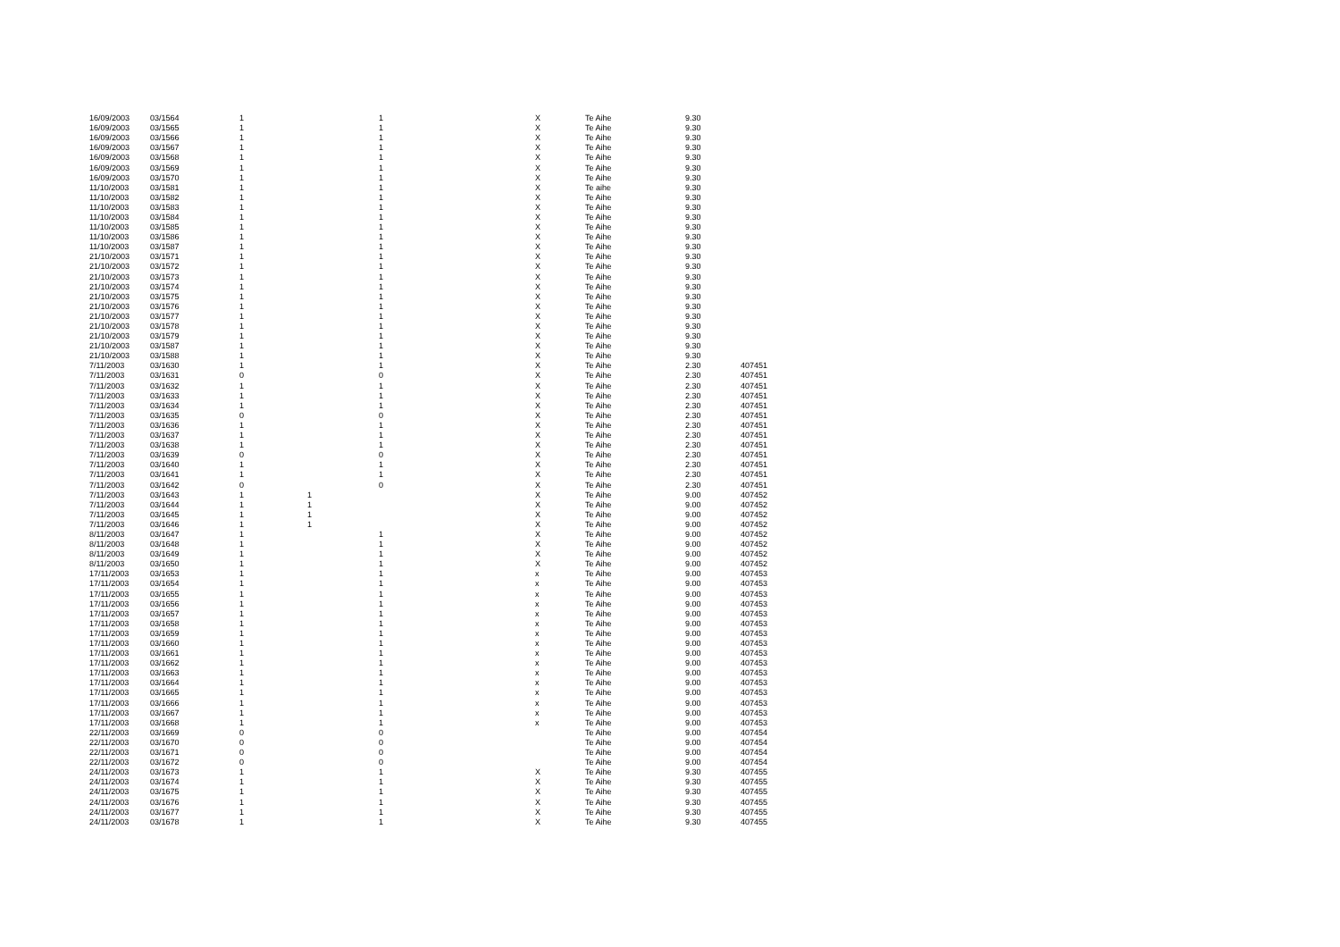| 16/09/2003 | 03/1564 | 1 | | 1 | X | Te Aihe | 9.30 | |
| 16/09/2003 | 03/1565 | 1 | | 1 | X | Te Aihe | 9.30 | |
| 16/09/2003 | 03/1566 | 1 | | 1 | X | Te Aihe | 9.30 | |
| 16/09/2003 | 03/1567 | 1 | | 1 | X | Te Aihe | 9.30 | |
| 16/09/2003 | 03/1568 | 1 | | 1 | X | Te Aihe | 9.30 | |
| 16/09/2003 | 03/1569 | 1 | | 1 | X | Te Aihe | 9.30 | |
| 16/09/2003 | 03/1570 | 1 | | 1 | X | Te Aihe | 9.30 | |
| 11/10/2003 | 03/1581 | 1 | | 1 | X | Te aihe | 9.30 | |
| 11/10/2003 | 03/1582 | 1 | | 1 | X | Te Aihe | 9.30 | |
| 11/10/2003 | 03/1583 | 1 | | 1 | X | Te Aihe | 9.30 | |
| 11/10/2003 | 03/1584 | 1 | | 1 | X | Te Aihe | 9.30 | |
| 11/10/2003 | 03/1585 | 1 | | 1 | X | Te Aihe | 9.30 | |
| 11/10/2003 | 03/1586 | 1 | | 1 | X | Te Aihe | 9.30 | |
| 11/10/2003 | 03/1587 | 1 | | 1 | X | Te Aihe | 9.30 | |
| 21/10/2003 | 03/1571 | 1 | | 1 | X | Te Aihe | 9.30 | |
| 21/10/2003 | 03/1572 | 1 | | 1 | X | Te Aihe | 9.30 | |
| 21/10/2003 | 03/1573 | 1 | | 1 | X | Te Aihe | 9.30 | |
| 21/10/2003 | 03/1574 | 1 | | 1 | X | Te Aihe | 9.30 | |
| 21/10/2003 | 03/1575 | 1 | | 1 | X | Te Aihe | 9.30 | |
| 21/10/2003 | 03/1576 | 1 | | 1 | X | Te Aihe | 9.30 | |
| 21/10/2003 | 03/1577 | 1 | | 1 | X | Te Aihe | 9.30 | |
| 21/10/2003 | 03/1578 | 1 | | 1 | X | Te Aihe | 9.30 | |
| 21/10/2003 | 03/1579 | 1 | | 1 | X | Te Aihe | 9.30 | |
| 21/10/2003 | 03/1587 | 1 | | 1 | X | Te Aihe | 9.30 | |
| 21/10/2003 | 03/1588 | 1 | | 1 | X | Te Aihe | 9.30 | |
| 7/11/2003 | 03/1630 | 1 | | 1 | X | Te Aihe | 2.30 | 407451 |
| 7/11/2003 | 03/1631 | 0 | | 0 | X | Te Aihe | 2.30 | 407451 |
| 7/11/2003 | 03/1632 | 1 | | 1 | X | Te Aihe | 2.30 | 407451 |
| 7/11/2003 | 03/1633 | 1 | | 1 | X | Te Aihe | 2.30 | 407451 |
| 7/11/2003 | 03/1634 | 1 | | 1 | X | Te Aihe | 2.30 | 407451 |
| 7/11/2003 | 03/1635 | 0 | | 0 | X | Te Aihe | 2.30 | 407451 |
| 7/11/2003 | 03/1636 | 1 | | 1 | X | Te Aihe | 2.30 | 407451 |
| 7/11/2003 | 03/1637 | 1 | | 1 | X | Te Aihe | 2.30 | 407451 |
| 7/11/2003 | 03/1638 | 1 | | 1 | X | Te Aihe | 2.30 | 407451 |
| 7/11/2003 | 03/1639 | 0 | | 0 | X | Te Aihe | 2.30 | 407451 |
| 7/11/2003 | 03/1640 | 1 | | 1 | X | Te Aihe | 2.30 | 407451 |
| 7/11/2003 | 03/1641 | 1 | | 1 | X | Te Aihe | 2.30 | 407451 |
| 7/11/2003 | 03/1642 | 0 | | 0 | X | Te Aihe | 2.30 | 407451 |
| 7/11/2003 | 03/1643 | 1 | 1 | | X | Te Aihe | 9.00 | 407452 |
| 7/11/2003 | 03/1644 | 1 | 1 | | X | Te Aihe | 9.00 | 407452 |
| 7/11/2003 | 03/1645 | 1 | 1 | | X | Te Aihe | 9.00 | 407452 |
| 7/11/2003 | 03/1646 | 1 | 1 | | X | Te Aihe | 9.00 | 407452 |
| 8/11/2003 | 03/1647 | 1 | | 1 | X | Te Aihe | 9.00 | 407452 |
| 8/11/2003 | 03/1648 | 1 | | 1 | X | Te Aihe | 9.00 | 407452 |
| 8/11/2003 | 03/1649 | 1 | | 1 | X | Te Aihe | 9.00 | 407452 |
| 8/11/2003 | 03/1650 | 1 | | 1 | X | Te Aihe | 9.00 | 407452 |
| 17/11/2003 | 03/1653 | 1 | | 1 | x | Te Aihe | 9.00 | 407453 |
| 17/11/2003 | 03/1654 | 1 | | 1 | x | Te Aihe | 9.00 | 407453 |
| 17/11/2003 | 03/1655 | 1 | | 1 | x | Te Aihe | 9.00 | 407453 |
| 17/11/2003 | 03/1656 | 1 | | 1 | x | Te Aihe | 9.00 | 407453 |
| 17/11/2003 | 03/1657 | 1 | | 1 | x | Te Aihe | 9.00 | 407453 |
| 17/11/2003 | 03/1658 | 1 | | 1 | x | Te Aihe | 9.00 | 407453 |
| 17/11/2003 | 03/1659 | 1 | | 1 | x | Te Aihe | 9.00 | 407453 |
| 17/11/2003 | 03/1660 | 1 | | 1 | x | Te Aihe | 9.00 | 407453 |
| 17/11/2003 | 03/1661 | 1 | | 1 | x | Te Aihe | 9.00 | 407453 |
| 17/11/2003 | 03/1662 | 1 | | 1 | x | Te Aihe | 9.00 | 407453 |
| 17/11/2003 | 03/1663 | 1 | | 1 | x | Te Aihe | 9.00 | 407453 |
| 17/11/2003 | 03/1664 | 1 | | 1 | x | Te Aihe | 9.00 | 407453 |
| 17/11/2003 | 03/1665 | 1 | | 1 | x | Te Aihe | 9.00 | 407453 |
| 17/11/2003 | 03/1666 | 1 | | 1 | x | Te Aihe | 9.00 | 407453 |
| 17/11/2003 | 03/1667 | 1 | | 1 | x | Te Aihe | 9.00 | 407453 |
| 17/11/2003 | 03/1668 | 1 | | 1 | x | Te Aihe | 9.00 | 407453 |
| 22/11/2003 | 03/1669 | 0 | | 0 | | Te Aihe | 9.00 | 407454 |
| 22/11/2003 | 03/1670 | 0 | | 0 | | Te Aihe | 9.00 | 407454 |
| 22/11/2003 | 03/1671 | 0 | | 0 | | Te Aihe | 9.00 | 407454 |
| 22/11/2003 | 03/1672 | 0 | | 0 | | Te Aihe | 9.00 | 407454 |
| 24/11/2003 | 03/1673 | 1 | | 1 | X | Te Aihe | 9.30 | 407455 |
| 24/11/2003 | 03/1674 | 1 | | 1 | X | Te Aihe | 9.30 | 407455 |
| 24/11/2003 | 03/1675 | 1 | | 1 | X | Te Aihe | 9.30 | 407455 |
| 24/11/2003 | 03/1676 | 1 | | 1 | X | Te Aihe | 9.30 | 407455 |
| 24/11/2003 | 03/1677 | 1 | | 1 | X | Te Aihe | 9.30 | 407455 |
| 24/11/2003 | 03/1678 | 1 | | 1 | X | Te Aihe | 9.30 | 407455 |